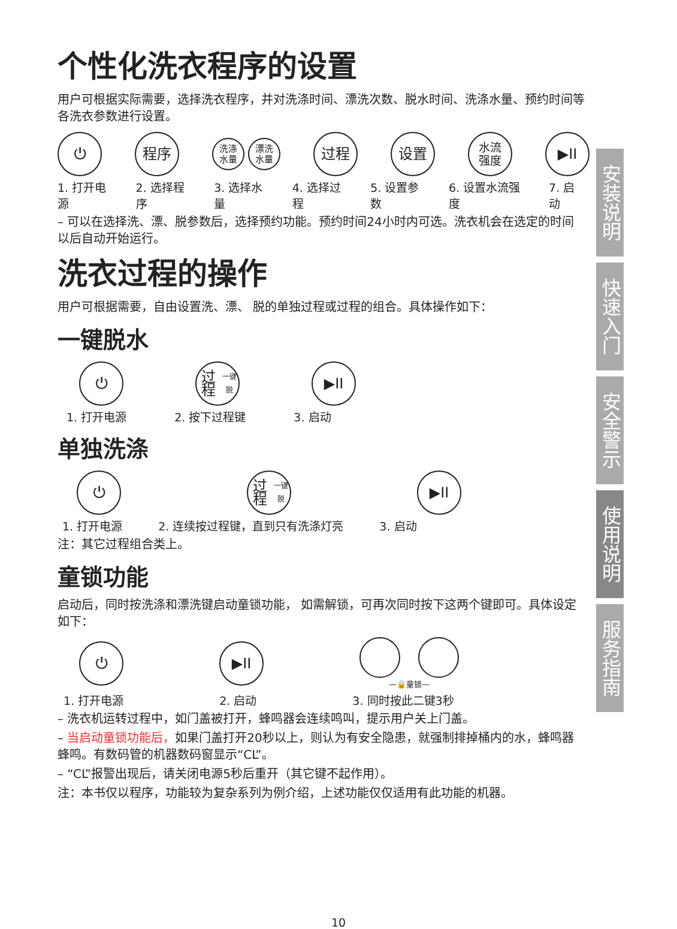个性化洗衣程序的设置
用户可根据实际需要，选择洗衣程序，并对洗涤时间、漂洗次数、脱水时间、洗涤水量、预约时间等各洗衣参数进行设置。
⏻ 程序
洗涤
水量
漂洗
水量
过程 设置
水流
强度
▶II
1. 打开电源 2. 选择程序 3. 选择水量 4. 选择过程 5. 设置参数 6. 设置水流强度 7. 启动
– 可以在选择洗、漂、脱参数后，选择预约功能。预约时间24小时内可选。洗衣机会在选定的时间以后自动开始运行。
洗衣过程的操作
用户可根据需要，自由设置洗、漂、 脱的单独过程或过程的组合。具体操作如下：
一键脱水
⏻
过程
一键脱
▶II
1. 打开电源 2. 按下过程键 3. 启动
单独洗涤
⏻
过程
一键脱
▶II
1. 打开电源 2. 连续按过程键，直到只有洗涤灯亮 3. 启动
注：其它过程组合类上。
童锁功能
启动后，同时按洗涤和漂洗键启动童锁功能， 如需解锁，可再次同时按下这两个键即可。具体设定如下：
⏻ ▶II
—🔒童锁—
1. 打开电源 2. 启动 3. 同时按此二键3秒
– 洗衣机运转过程中，如门盖被打开，蜂鸣器会连续鸣叫，提示用户关上门盖。
– 当启动童锁功能后，如果门盖打开20秒以上，则认为有安全隐患，就强制排掉桶内的水，蜂鸣器蜂鸣。有数码管的机器数码窗显示“CL”。
– “CL”报警出现后，请关闭电源5秒后重开（其它键不起作用）。
注：本书仅以程序，功能较为复杂系列为例介绍，上述功能仅仅适用有此功能的机器。
安装说明
快速入门
安全警示
使用说明
服务指南
10